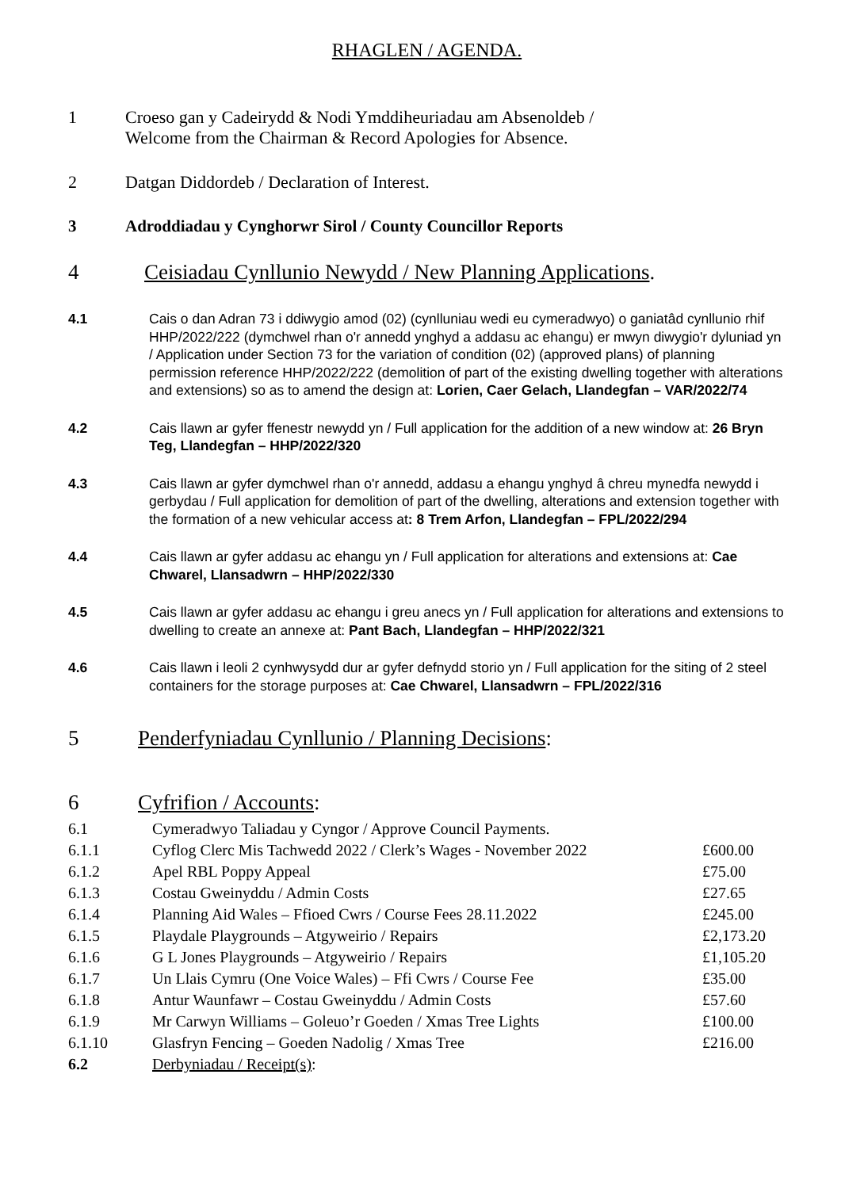RHAGLEN / AGENDA.
1 Croeso gan y Cadeirydd & Nodi Ymddiheuriadau am Absenoldeb /
Welcome from the Chairman & Record Apologies for Absence.
2 Datgan Diddordeb / Declaration of Interest.
3 Adroddiadau y Cynghorwr Sirol / County Councillor Reports
4 Ceisiadau Cynllunio Newydd / New Planning Applications.
4.1 Cais o dan Adran 73 i ddiwygio amod (02) (cynlluniau wedi eu cymeradwyo) o ganiatâd cynllunio rhif HHP/2022/222 (dymchwel rhan o'r annedd ynghyd a addasu ac ehangu) er mwyn diwygio'r dyluniad yn / Application under Section 73 for the variation of condition (02) (approved plans) of planning permission reference HHP/2022/222 (demolition of part of the existing dwelling together with alterations and extensions) so as to amend the design at: Lorien, Caer Gelach, Llandegfan – VAR/2022/74
4.2 Cais llawn ar gyfer ffenestr newydd yn / Full application for the addition of a new window at: 26 Bryn Teg, Llandegfan – HHP/2022/320
4.3 Cais llawn ar gyfer dymchwel rhan o'r annedd, addasu a ehangu ynghyd â chreu mynedfa newydd i gerbydau / Full application for demolition of part of the dwelling, alterations and extension together with the formation of a new vehicular access at: 8 Trem Arfon, Llandegfan – FPL/2022/294
4.4 Cais llawn ar gyfer addasu ac ehangu yn / Full application for alterations and extensions at: Cae Chwarel, Llansadwrn – HHP/2022/330
4.5 Cais llawn ar gyfer addasu ac ehangu i greu anecs yn / Full application for alterations and extensions to dwelling to create an annexe at: Pant Bach, Llandegfan – HHP/2022/321
4.6 Cais llawn i leoli 2 cynhwysydd dur ar gyfer defnydd storio yn / Full application for the siting of 2 steel containers for the storage purposes at: Cae Chwarel, Llansadwrn – FPL/2022/316
5 Penderfyniadau Cynllunio / Planning Decisions:
6 Cyfrifion / Accounts:
| 6.1 | Cymeradwyo Taliadau y Cyngor / Approve Council Payments. | |
| 6.1.1 | Cyflog Clerc Mis Tachwedd 2022 / Clerk’s Wages - November 2022 | £600.00 |
| 6.1.2 | Apel RBL Poppy Appeal | £75.00 |
| 6.1.3 | Costau Gweinyddu / Admin Costs | £27.65 |
| 6.1.4 | Planning Aid Wales – Ffioed Cwrs / Course Fees 28.11.2022 | £245.00 |
| 6.1.5 | Playdale Playgrounds – Atgyweirio / Repairs | £2,173.20 |
| 6.1.6 | G L Jones Playgrounds – Atgyweirio / Repairs | £1,105.20 |
| 6.1.7 | Un Llais Cymru (One Voice Wales) – Ffi Cwrs / Course Fee | £35.00 |
| 6.1.8 | Antur Waunfawr – Costau Gweinyddu / Admin Costs | £57.60 |
| 6.1.9 | Mr Carwyn Williams – Goleuo’r Goeden / Xmas Tree Lights | £100.00 |
| 6.1.10 | Glasfryn Fencing – Goeden Nadolig / Xmas Tree | £216.00 |
| 6.2 | Derbyniadau / Receipt(s) : | |